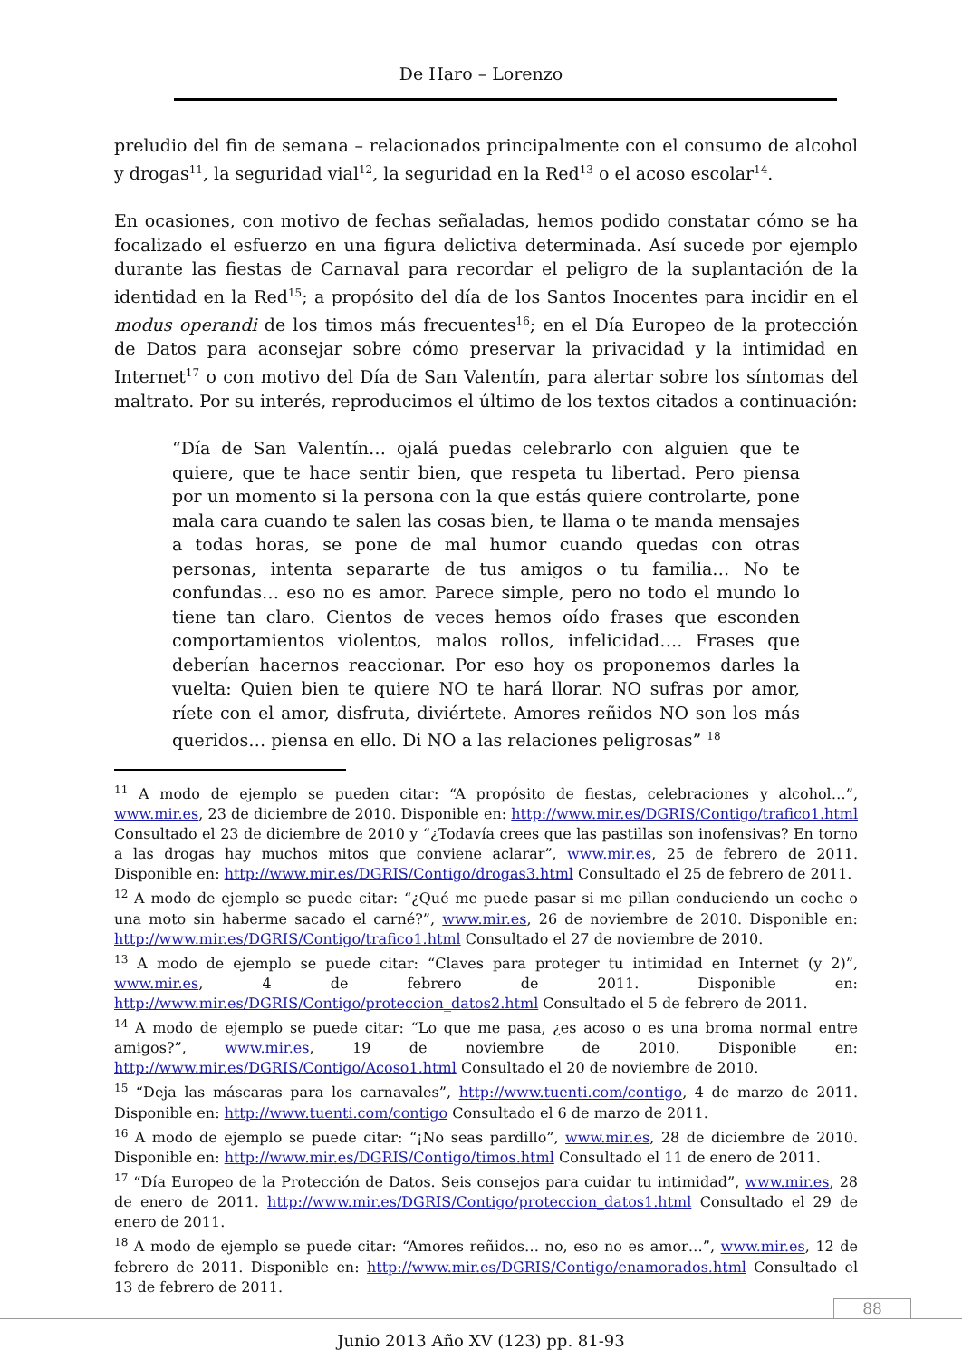De Haro – Lorenzo
preludio del fin de semana – relacionados principalmente con el consumo de alcohol y drogas<sup>11</sup>, la seguridad vial<sup>12</sup>, la seguridad en la Red<sup>13</sup> o el acoso escolar<sup>14</sup>.
En ocasiones, con motivo de fechas señaladas, hemos podido constatar cómo se ha focalizado el esfuerzo en una figura delictiva determinada. Así sucede por ejemplo durante las fiestas de Carnaval para recordar el peligro de la suplantación de la identidad en la Red<sup>15</sup>; a propósito del día de los Santos Inocentes para incidir en el modus operandi de los timos más frecuentes<sup>16</sup>; en el Día Europeo de la protección de Datos para aconsejar sobre cómo preservar la privacidad y la intimidad en Internet<sup>17</sup> o con motivo del Día de San Valentín, para alertar sobre los síntomas del maltrato. Por su interés, reproducimos el último de los textos citados a continuación:
“Día de San Valentín… ojalá puedas celebrarlo con alguien que te quiere, que te hace sentir bien, que respeta tu libertad. Pero piensa por un momento si la persona con la que estás quiere controlarte, pone mala cara cuando te salen las cosas bien, te llama o te manda mensajes a todas horas, se pone de mal humor cuando quedas con otras personas, intenta separarte de tus amigos o tu familia… No te confundas… eso no es amor. Parece simple, pero no todo el mundo lo tiene tan claro. Cientos de veces hemos oído frases que esconden comportamientos violentos, malos rollos, infelicidad…. Frases que deberían hacernos reaccionar. Por eso hoy os proponemos darles la vuelta: Quien bien te quiere NO te hará llorar. NO sufras por amor, ríete con el amor, disfruta, diviértete. Amores reñidos NO son los más queridos… piensa en ello. Di NO a las relaciones peligrosas” <sup>18</sup>
<sup>11</sup> A modo de ejemplo se pueden citar: “A propósito de fiestas, celebraciones y alcohol…”, www.mir.es, 23 de diciembre de 2010. Disponible en: http://www.mir.es/DGRIS/Contigo/trafico1.html Consultado el 23 de diciembre de 2010 y “¿Todavía crees que las pastillas son inofensivas? En torno a las drogas hay muchos mitos que conviene aclarar”, www.mir.es, 25 de febrero de 2011. Disponible en: http://www.mir.es/DGRIS/Contigo/drogas3.html Consultado el 25 de febrero de 2011.
<sup>12</sup> A modo de ejemplo se puede citar: “¿Qué me puede pasar si me pillan conduciendo un coche o una moto sin haberme sacado el carné?”, www.mir.es, 26 de noviembre de 2010. Disponible en: http://www.mir.es/DGRIS/Contigo/trafico1.html Consultado el 27 de noviembre de 2010.
<sup>13</sup> A modo de ejemplo se puede citar: “Claves para proteger tu intimidad en Internet (y 2)”, www.mir.es, 4 de febrero de 2011. Disponible en: http://www.mir.es/DGRIS/Contigo/proteccion_datos2.html Consultado el 5 de febrero de 2011.
<sup>14</sup> A modo de ejemplo se puede citar: “Lo que me pasa, ¿es acoso o es una broma normal entre amigos?”, www.mir.es, 19 de noviembre de 2010. Disponible en: http://www.mir.es/DGRIS/Contigo/Acoso1.html Consultado el 20 de noviembre de 2010.
<sup>15</sup> “Deja las máscaras para los carnavales”, http://www.tuenti.com/contigo, 4 de marzo de 2011. Disponible en: http://www.tuenti.com/contigo Consultado el 6 de marzo de 2011.
<sup>16</sup> A modo de ejemplo se puede citar: “¡No seas pardillo”, www.mir.es, 28 de diciembre de 2010. Disponible en: http://www.mir.es/DGRIS/Contigo/timos.html Consultado el 11 de enero de 2011.
<sup>17</sup> “Día Europeo de la Protección de Datos. Seis consejos para cuidar tu intimidad”, www.mir.es, 28 de enero de 2011. http://www.mir.es/DGRIS/Contigo/proteccion_datos1.html Consultado el 29 de enero de 2011.
<sup>18</sup> A modo de ejemplo se puede citar: “Amores reñidos… no, eso no es amor…”, www.mir.es, 12 de febrero de 2011. Disponible en: http://www.mir.es/DGRIS/Contigo/enamorados.html Consultado el 13 de febrero de 2011.
88
Junio 2013 Año XV (123) pp. 81-93